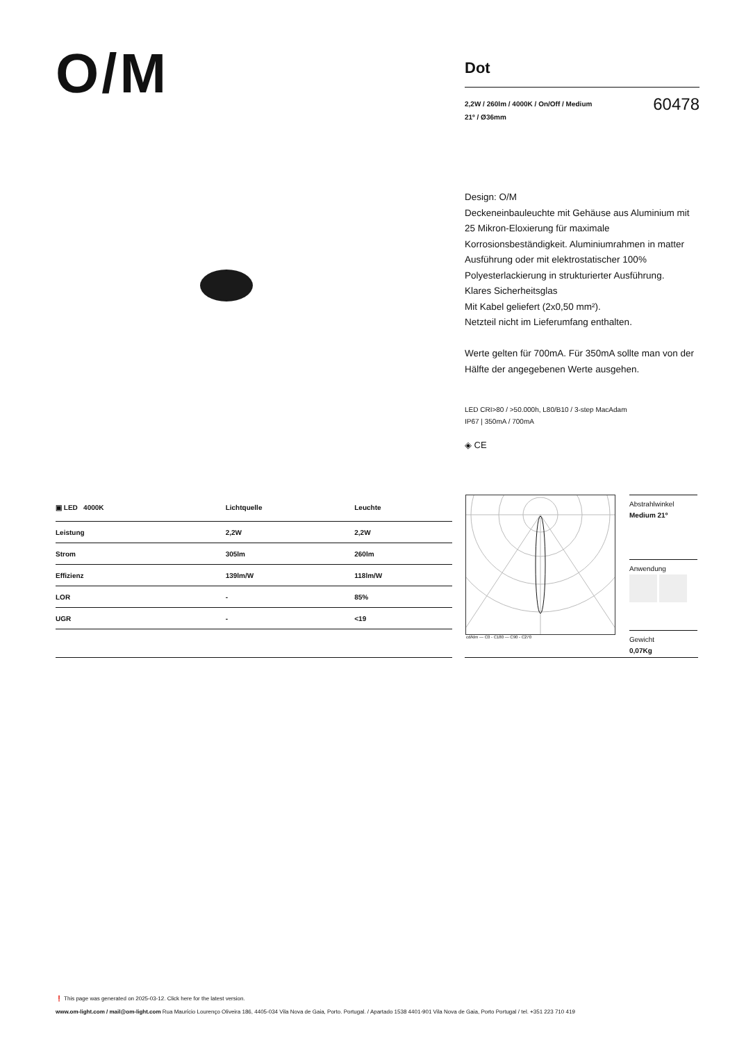O/M
Dot
2,2W / 260lm / 4000K / On/Off / Medium
21º / Ø36mm
60478
Design: O/M
Deckeneinbauleuchte mit Gehäuse aus Aluminium mit 25 Mikron-Eloxierung für maximale Korrosionsbeständigkeit. Aluminiumrahmen in matter Ausführung oder mit elektrostatischer 100% Polyesterlackierung in strukturierter Ausführung.
Klares Sicherheitsglas
Mit Kabel geliefert (2x0,50 mm²).
Netzteil nicht im Lieferumfang enthalten.
Werte gelten für 700mA. Für 350mA sollte man von der Hälfte der angegebenen Werte ausgehen.
LED CRI>80 / >50.000h, L80/B10 / 3-step MacAdam
IP67 | 350mA / 700mA
◈ CE
| ▣ LED 4000K | Lichtquelle | Leuchte |
| --- | --- | --- |
| Leistung | 2,2W | 2,2W |
| Strom | 305lm | 260lm |
| Effizienz | 139lm/W | 118lm/W |
| LOR | - | 85% |
| UGR | - | <19 |
cd/klm — C0 - C180 — C90 - C270
Abstrahlwinkel
Medium 21º
Anwendung
Gewicht
0,07Kg
❗ This page was generated on 2025-03-12. Click here for the latest version.
www.om-light.com / mail@om-light.com Rua Maurício Lourenço Oliveira 186, 4405-034 Vila Nova de Gaia, Porto. Portugal. / Apartado 1538 4401-901 Vila Nova de Gaia, Porto Portugal / tel. +351 223 710 419